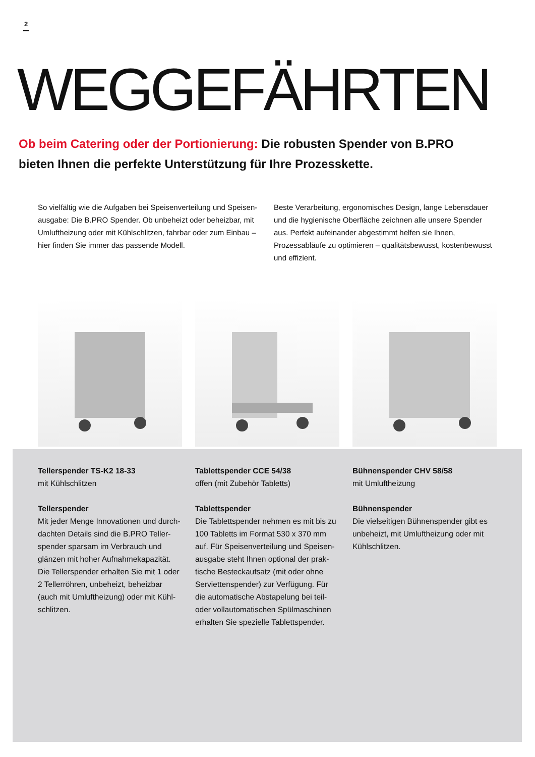2
WEGGEFÄHRTEN
Ob beim Catering oder der Portionierung: Die robusten Spender von B.PRO bieten Ihnen die perfekte Unterstützung für Ihre Prozesskette.
So vielfältig wie die Aufgaben bei Speisenverteilung und Speisen­ausgabe: Die B.PRO Spender. Ob unbeheizt oder beheizbar, mit Umluftheizung oder mit Kühlschlitzen, fahrbar oder zum Einbau – hier finden Sie immer das passende Modell.
Beste Verarbeitung, ergonomisches Design, lange Lebensdauer und die hygienische Oberfläche zeichnen alle unsere Spender aus. Perfekt aufeinander abgestimmt helfen sie Ihnen, Prozessabläufe zu optimieren – qualitätsbewusst, kostenbewusst und effizient.
Tellerspender TS-K2 18-33
mit Kühlschlitzen
Tellerspender
Mit jeder Menge Innovationen und durch­dachten Details sind die B.PRO Teller­spender sparsam im Verbrauch und glänzen mit hoher Aufnahmekapazität. Die Tellerspender erhalten Sie mit 1 oder 2 Tellerröhren, unbeheizt, beheizbar (auch mit Umluftheizung) oder mit Kühl­schlitzen.
Tablettspender CCE 54/38
offen (mit Zubehör Tabletts)
Tablettspender
Die Tablettspender nehmen es mit bis zu 100 Tabletts im Format 530 x 370 mm auf. Für Speisenverteilung und Speisen­ausgabe steht Ihnen optional der prak­tische Besteckaufsatz (mit oder ohne Serviettenspender) zur Verfügung. Für die automatische Abstapelung bei teil- oder vollautomatischen Spülmaschinen erhalten Sie spezielle Tablettspender.
Bühnenspender CHV 58/58
mit Umluftheizung
Bühnenspender
Die vielseitigen Bühnenspender gibt es unbeheizt, mit Umluftheizung oder mit Kühlschlitzen.